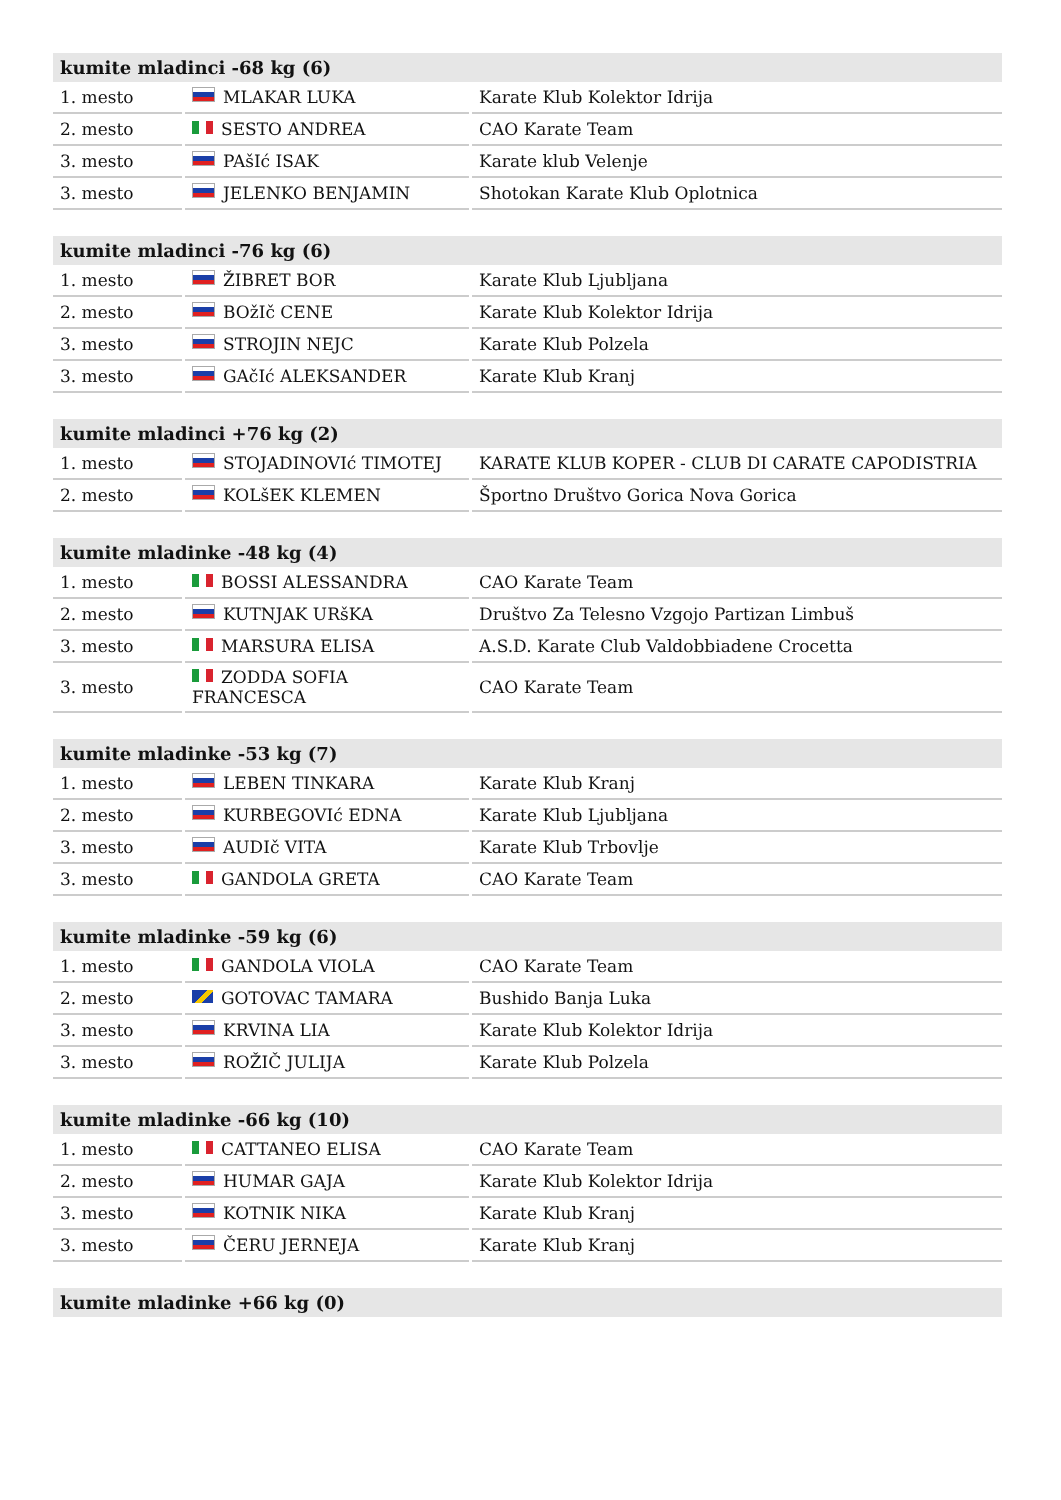| kumite mladinci -68 kg (6) | | |
| --- | --- | --- |
| 1. mesto | MLAKAR LUKA | Karate Klub Kolektor Idrija |
| 2. mesto | SESTO ANDREA | CAO Karate Team |
| 3. mesto | PAšIć ISAK | Karate klub Velenje |
| 3. mesto | JELENKO BENJAMIN | Shotokan Karate Klub Oplotnica |
| kumite mladinci -76 kg (6) | | |
| --- | --- | --- |
| 1. mesto | ŽIBRET BOR | Karate Klub Ljubljana |
| 2. mesto | BOžIč CENE | Karate Klub Kolektor Idrija |
| 3. mesto | STROJIN NEJC | Karate Klub Polzela |
| 3. mesto | GAčIć ALEKSANDER | Karate Klub Kranj |
| kumite mladinci +76 kg (2) | | |
| --- | --- | --- |
| 1. mesto | STOJADINOVIć TIMOTEJ | KARATE KLUB KOPER - CLUB DI CARATE CAPODISTRIA |
| 2. mesto | KOLšEK KLEMEN | Športno Društvo Gorica Nova Gorica |
| kumite mladinke -48 kg (4) | | |
| --- | --- | --- |
| 1. mesto | BOSSI ALESSANDRA | CAO Karate Team |
| 2. mesto | KUTNJAK URšKA | Društvo Za Telesno Vzgojo Partizan Limbuš |
| 3. mesto | MARSURA ELISA | A.S.D. Karate Club Valdobbiadene Crocetta |
| 3. mesto | ZODDA SOFIA FRANCESCA | CAO Karate Team |
| kumite mladinke -53 kg (7) | | |
| --- | --- | --- |
| 1. mesto | LEBEN TINKARA | Karate Klub Kranj |
| 2. mesto | KURBEGOVIć EDNA | Karate Klub Ljubljana |
| 3. mesto | AUDIč VITA | Karate Klub Trbovlje |
| 3. mesto | GANDOLA GRETA | CAO Karate Team |
| kumite mladinke -59 kg (6) | | |
| --- | --- | --- |
| 1. mesto | GANDOLA VIOLA | CAO Karate Team |
| 2. mesto | GOTOVAC TAMARA | Bushido Banja Luka |
| 3. mesto | KRVINA LIA | Karate Klub Kolektor Idrija |
| 3. mesto | ROŽIČ JULIJA | Karate Klub Polzela |
| kumite mladinke -66 kg (10) | | |
| --- | --- | --- |
| 1. mesto | CATTANEO ELISA | CAO Karate Team |
| 2. mesto | HUMAR GAJA | Karate Klub Kolektor Idrija |
| 3. mesto | KOTNIK NIKA | Karate Klub Kranj |
| 3. mesto | ČERU JERNEJA | Karate Klub Kranj |
| kumite mladinke +66 kg (0) |
| --- |